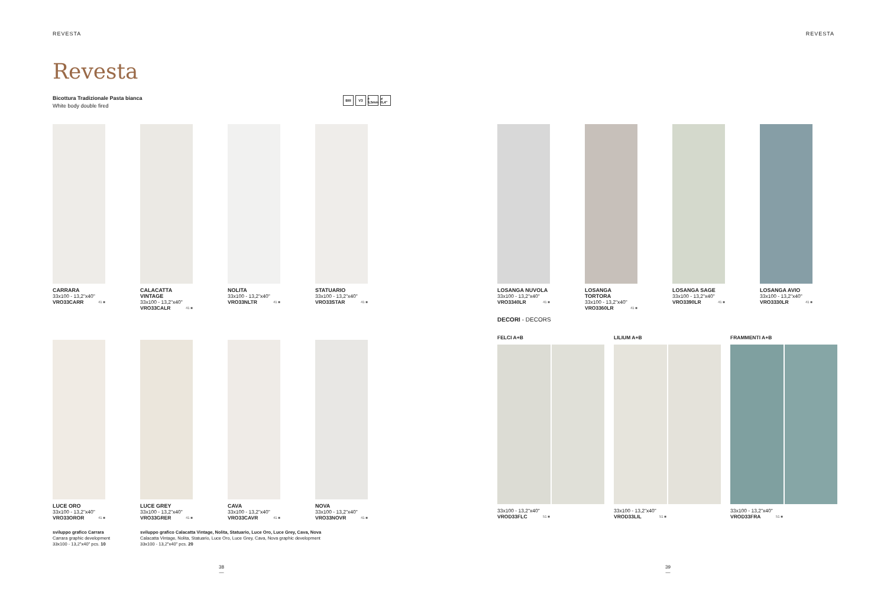REVESTA
Revesta
Bicottura Tradizionale Pasta bianca
White body double fired
BIII V3 ≠ 9,5mm ≠ 0,4"
CARRARA
33x100 - 13,2"x40"
VRO33CARR 41 ■
CALACATTA VINTAGE
33x100 - 13,2"x40"
VRO33CALR 41 ■
NOLITA
33x100 - 13,2"x40"
VRO33NLTR 41 ■
STATUARIO
33x100 - 13,2"x40"
VRO33STAR 41 ■
LUCE ORO
33x100 - 13,2"x40"
VRO33OROR 41 ■
LUCE GREY
33x100 - 13,2"x40"
VRO33GRER 41 ■
CAVA
33x100 - 13,2"x40"
VRO33CAVR 41 ■
NOVA
33x100 - 13,2"x40"
VRO33NOVR 41 ■
sviluppo grafico Carrara
Carrara graphic development
33x100 - 13,2"x40" pcs. 10
sviluppo grafico Calacatta Vintage, Nolita, Statuario, Luce Oro, Luce Grey, Cava, Nova
Calacatta Vintage, Nolita, Statuario, Luce Oro, Luce Grey, Cava, Nova graphic development
33x100 - 13,2"x40" pcs. 20
38
—
REVESTA
LOSANGA NUVOLA
33x100 - 13,2"x40"
VRO3340LR 41 ■
LOSANGA TORTORA
33x100 - 13,2"x40"
VRO3360LR 41 ■
LOSANGA SAGE
33x100 - 13,2"x40"
VRO3390LR 41 ■
LOSANGA AVIO
33x100 - 13,2"x40"
VRO3330LR 41 ■
DECORI - DECORS
FELCI A+B
33x100 - 13,2"x40"
VROD33FLC 51 ■
LILIUM A+B
33x100 - 13,2"x40"
VROD33LIL 51 ■
FRAMMENTI A+B
33x100 - 13,2"x40"
VROD33FRA 51 ■
39
—